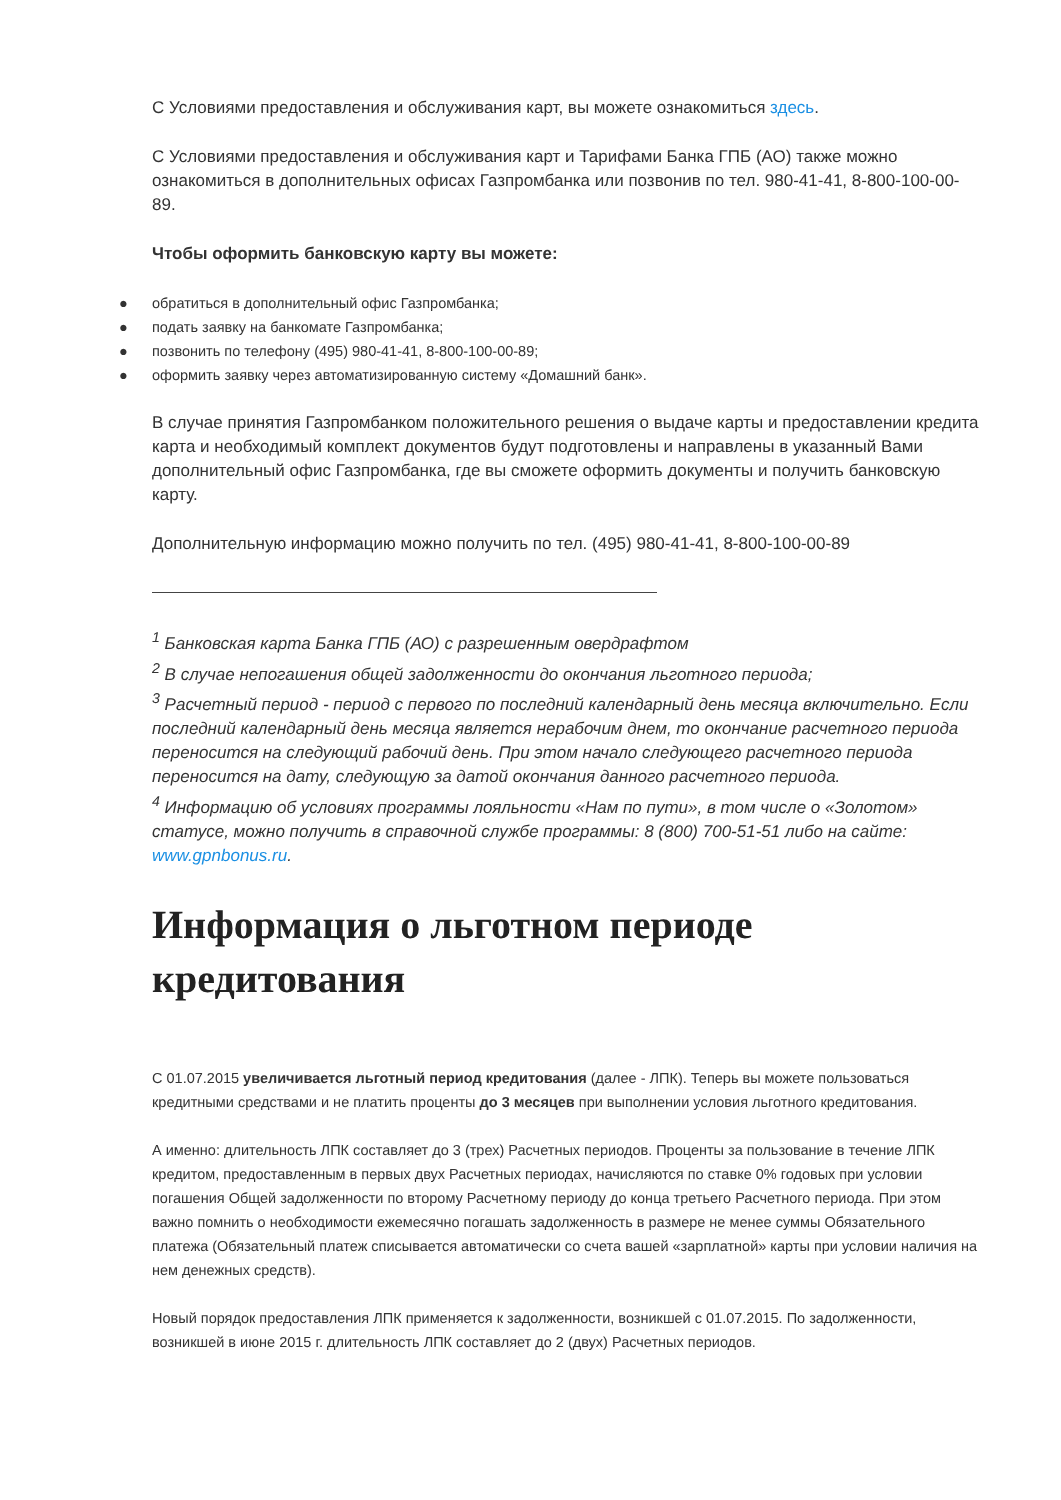С Условиями предоставления и обслуживания карт, вы можете ознакомиться здесь.
С Условиями предоставления и обслуживания карт и Тарифами Банка ГПБ (АО) также можно ознакомиться в дополнительных офисах Газпромбанка или позвонив по тел. 980-41-41, 8-800-100-00-89.
Чтобы оформить банковскую карту вы можете:
● обратиться в дополнительный офис Газпромбанка;
● подать заявку на банкомате Газпромбанка;
● позвонить по телефону (495) 980-41-41, 8-800-100-00-89;
● оформить заявку через автоматизированную систему «Домашний банк».
В случае принятия Газпромбанком положительного решения о выдаче карты и предоставлении кредита карта и необходимый комплект документов будут подготовлены и направлены в указанный Вами дополнительный офис Газпромбанка, где вы сможете оформить документы и получить банковскую карту.
Дополнительную информацию можно получить по тел. (495) 980-41-41, 8-800-100-00-89
<sup>1</sup> Банковская карта Банка ГПБ (АО) с разрешенным овердрафтом
<sup>2</sup> В случае непогашения общей задолженности до окончания льготного периода;
<sup>3</sup> Расчетный период - период с первого по последний календарный день месяца включительно. Если последний календарный день месяца является нерабочим днем, то окончание расчетного периода переносится на следующий рабочий день. При этом начало следующего расчетного периода переносится на дату, следующую за датой окончания данного расчетного периода.
<sup>4</sup> Информацию об условиях программы лояльности «Нам по пути», в том числе о «Золотом» статусе, можно получить в справочной службе программы: 8 (800) 700-51-51 либо на сайте: www.gpnbonus.ru.
Информация о льготном периоде кредитования
С 01.07.2015 увеличивается льготный период кредитования (далее - ЛПК). Теперь вы можете пользоваться кредитными средствами и не платить проценты до 3 месяцев при выполнении условия льготного кредитования.
А именно: длительность ЛПК составляет до 3 (трех) Расчетных периодов. Проценты за пользование в течение ЛПК кредитом, предоставленным в первых двух Расчетных периодах, начисляются по ставке 0% годовых при условии погашения Общей задолженности по второму Расчетному периоду до конца третьего Расчетного периода. При этом важно помнить о необходимости ежемесячно погашать задолженность в размере не менее суммы Обязательного платежа (Обязательный платеж списывается автоматически со счета вашей «зарплатной» карты при условии наличия на нем денежных средств).
Новый порядок предоставления ЛПК применяется к задолженности, возникшей с 01.07.2015. По задолженности, возникшей в июне 2015 г. длительность ЛПК составляет до 2 (двух) Расчетных периодов.